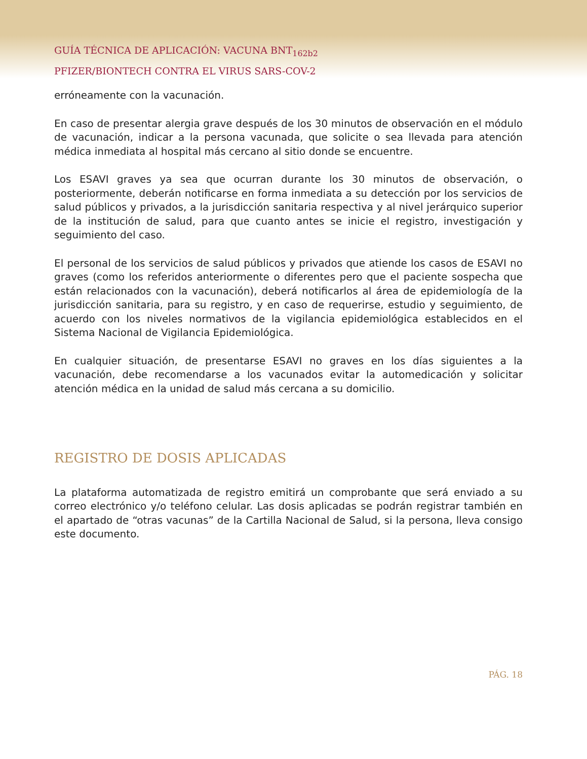GUÍA TÉCNICA DE APLICACIÓN: VACUNA BNT<sub>162b2</sub>
PFIZER/BIONTECH CONTRA EL VIRUS SARS-COV-2
erróneamente con la vacunación.
En caso de presentar alergia grave después de los 30 minutos de observación en el módulo de vacunación, indicar a la persona vacunada, que solicite o sea llevada para atención médica inmediata al hospital más cercano al sitio donde se encuentre.
Los ESAVI graves ya sea que ocurran durante los 30 minutos de observación, o posteriormente, deberán notificarse en forma inmediata a su detección por los servicios de salud públicos y privados, a la jurisdicción sanitaria respectiva y al nivel jerárquico superior de la institución de salud, para que cuanto antes se inicie el registro, investigación y seguimiento del caso.
El personal de los servicios de salud públicos y privados que atiende los casos de ESAVI no graves (como los referidos anteriormente o diferentes pero que el paciente sospecha que están relacionados con la vacunación), deberá notificarlos al área de epidemiología de la jurisdicción sanitaria, para su registro, y en caso de requerirse, estudio y seguimiento, de acuerdo con los niveles normativos de la vigilancia epidemiológica establecidos en el Sistema Nacional de Vigilancia Epidemiológica.
En cualquier situación, de presentarse ESAVI no graves en los días siguientes a la vacunación, debe recomendarse a los vacunados evitar la automedicación y solicitar atención médica en la unidad de salud más cercana a su domicilio.
REGISTRO DE DOSIS APLICADAS
La plataforma automatizada de registro emitirá un comprobante que será enviado a su correo electrónico y/o teléfono celular. Las dosis aplicadas se podrán registrar también en el apartado de “otras vacunas” de la Cartilla Nacional de Salud, si la persona, lleva consigo este documento.
PÁG. 18